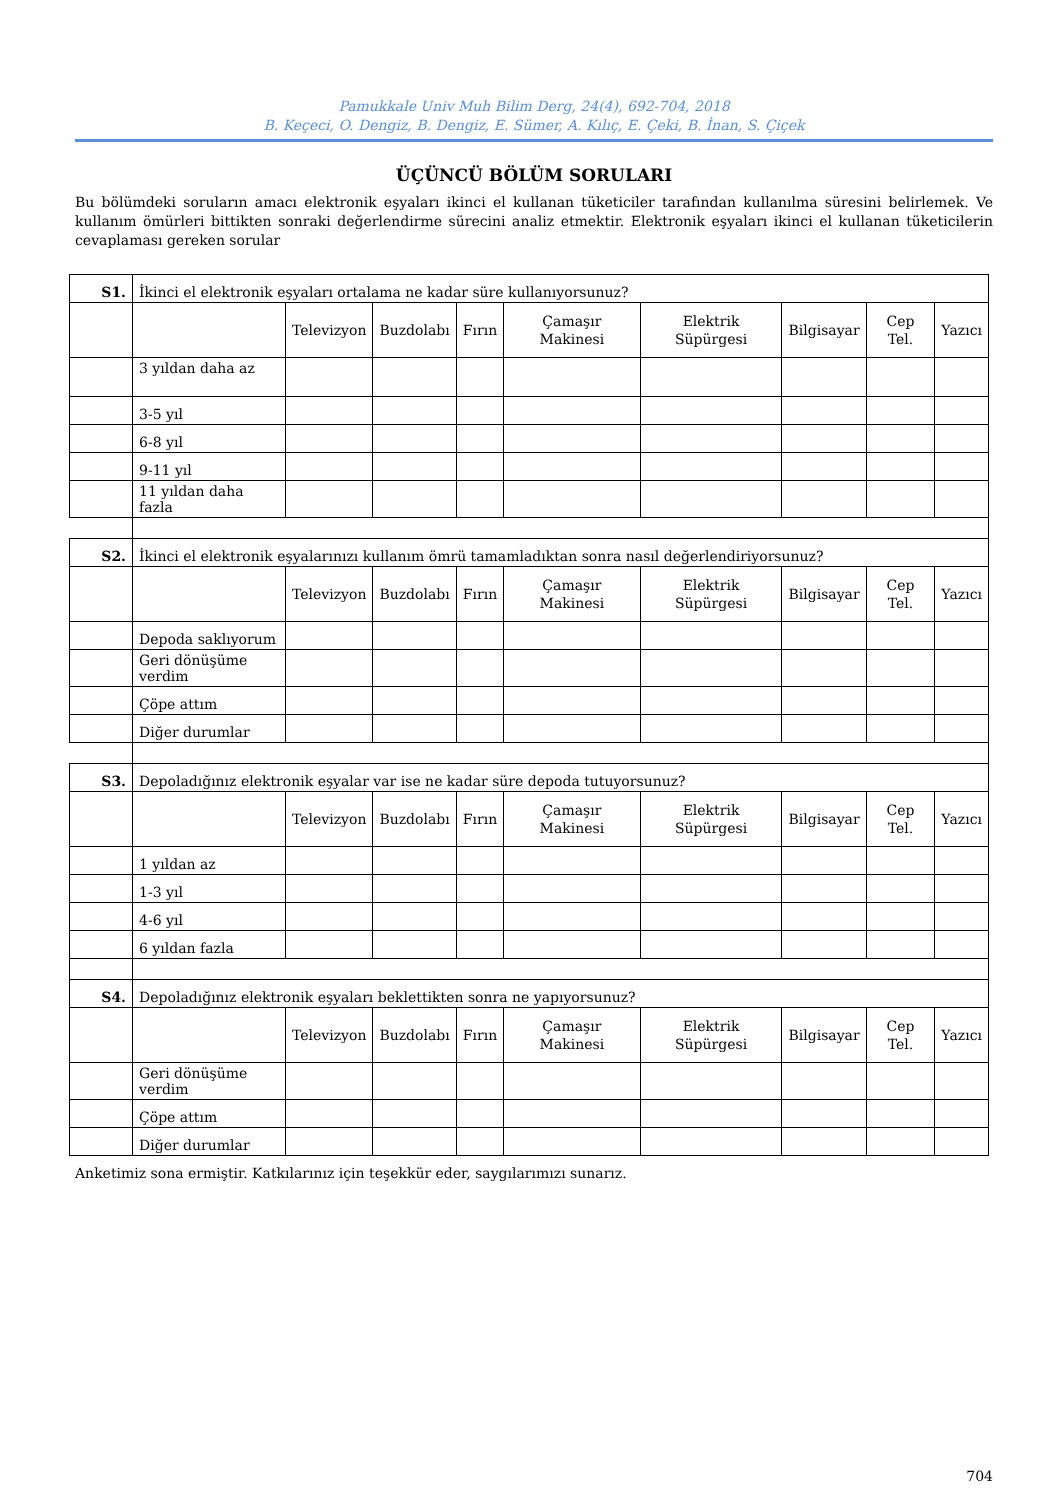Pamukkale Univ Muh Bilim Derg, 24(4), 692-704, 2018
B. Keçeci, O. Dengiz, B. Dengiz, E. Sümer, A. Kılıç, E. Çeki, B. İnan, S. Çiçek
ÜÇÜNCÜ BÖLÜM SORULARI
Bu bölümdeki soruların amacı elektronik eşyaları ikinci el kullanan tüketiciler tarafından kullanılma süresini belirlemek. Ve kullanım ömürleri bittikten sonraki değerlendirme sürecini analiz etmektir. Elektronik eşyaları ikinci el kullanan tüketicilerin cevaplaması gereken sorular
| S1. | İkinci el elektronik eşyaları ortalama ne kadar süre kullanıyorsunuz? | | | | | | | | |
| | | Televizyon | Buzdolabı | Fırın | Çamaşır Makinesi | Elektrik Süpürgesi | Bilgisayar | Cep Tel. | Yazıcı |
| | 3 yıldan daha az | | | | | | | | |
| | 3-5 yıl | | | | | | | | |
| | 6-8 yıl | | | | | | | | |
| | 9-11 yıl | | | | | | | | |
| | 11 yıldan daha fazla | | | | | | | | |
| S2. | İkinci el elektronik eşyalarınızı kullanım ömrü tamamladıktan sonra nasıl değerlendiriyorsunuz? | | | | | | | | |
| | | Televizyon | Buzdolabı | Fırın | Çamaşır Makinesi | Elektrik Süpürgesi | Bilgisayar | Cep Tel. | Yazıcı |
| | Depoda saklıyorum | | | | | | | | |
| | Geri dönüşüme verdim | | | | | | | | |
| | Çöpe attım | | | | | | | | |
| | Diğer durumlar | | | | | | | | |
| S3. | Depoladığınız elektronik eşyalar var ise ne kadar süre depoda tutuyorsunuz? | | | | | | | | |
| | | Televizyon | Buzdolabı | Fırın | Çamaşır Makinesi | Elektrik Süpürgesi | Bilgisayar | Cep Tel. | Yazıcı |
| | 1 yıldan az | | | | | | | | |
| | 1-3 yıl | | | | | | | | |
| | 4-6 yıl | | | | | | | | |
| | 6 yıldan fazla | | | | | | | | |
| S4. | Depoladığınız elektronik eşyaları beklettikten sonra ne yapıyorsunuz? | | | | | | | | |
| | | Televizyon | Buzdolabı | Fırın | Çamaşır Makinesi | Elektrik Süpürgesi | Bilgisayar | Cep Tel. | Yazıcı |
| | Geri dönüşüme verdim | | | | | | | | |
| | Çöpe attım | | | | | | | | |
| | Diğer durumlar | | | | | | | | |
Anketimiz sona ermiştir. Katkılarınız için teşekkür eder, saygılarımızı sunarız.
704